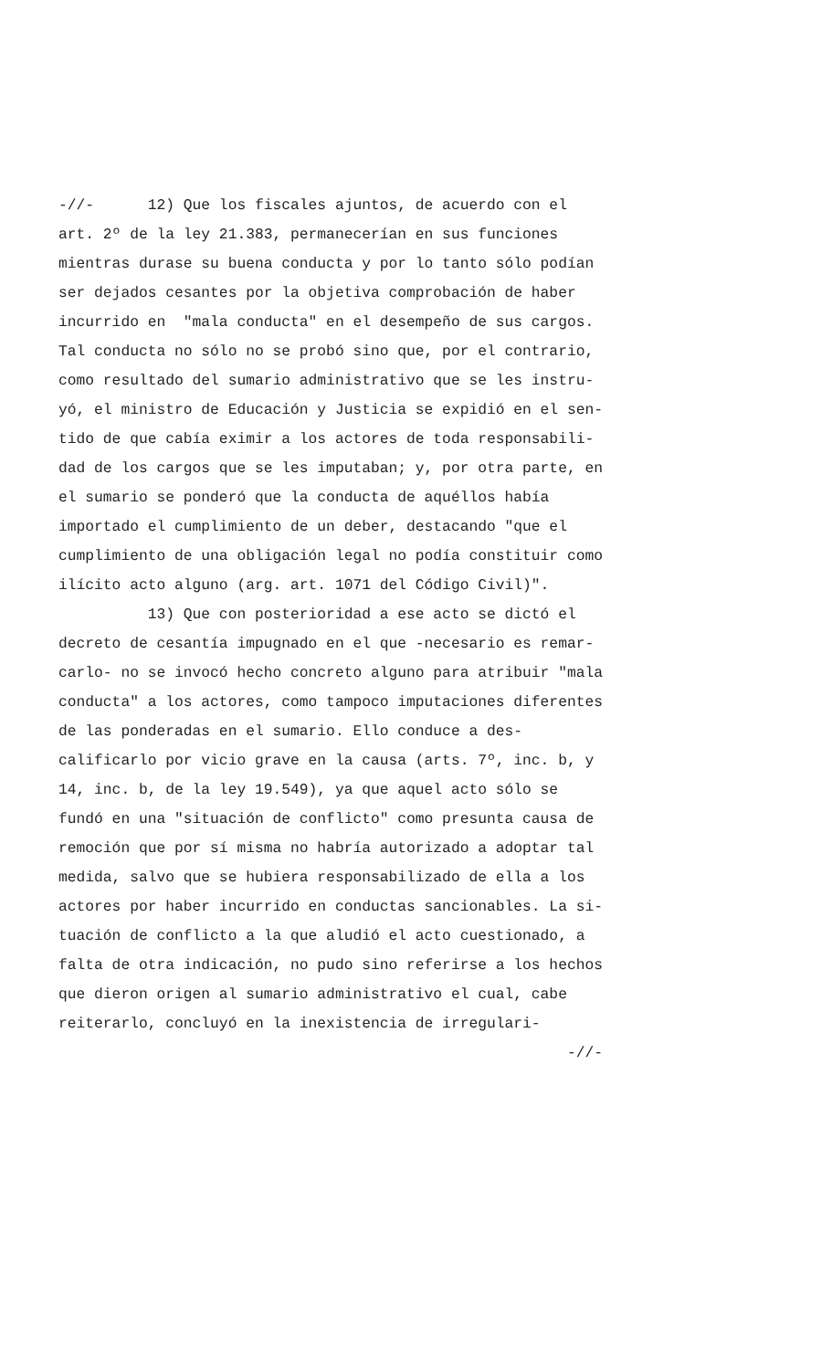-//- 12) Que los fiscales ajuntos, de acuerdo con el art. 2º de la ley 21.383, permanecerían en sus funciones mientras durase su buena conducta y por lo tanto sólo podían ser dejados cesantes por la objetiva comprobación de haber incurrido en "mala conducta" en el desempeño de sus cargos. Tal conducta no sólo no se probó sino que, por el contrario, como resultado del sumario administrativo que se les instru- yó, el ministro de Educación y Justicia se expidió en el sen- tido de que cabía eximir a los actores de toda responsabili- dad de los cargos que se les imputaban; y, por otra parte, en el sumario se ponderó que la conducta de aquéllos había importado el cumplimiento de un deber, destacando "que el cumplimiento de una obligación legal no podía constituir como ilícito acto alguno (arg. art. 1071 del Código Civil)". 13) Que con posterioridad a ese acto se dictó el decreto de cesantía impugnado en el que -necesario es remar- carlo- no se invocó hecho concreto alguno para atribuir "mala conducta" a los actores, como tampoco imputaciones diferentes de las ponderadas en el sumario. Ello conduce a des- calificarlo por vicio grave en la causa (arts. 7º, inc. b, y 14, inc. b, de la ley 19.549), ya que aquel acto sólo se fundó en una "situación de conflicto" como presunta causa de remoción que por sí misma no habría autorizado a adoptar tal medida, salvo que se hubiera responsabilizado de ella a los actores por haber incurrido en conductas sancionables. La si- tuación de conflicto a la que aludió el acto cuestionado, a falta de otra indicación, no pudo sino referirse a los hechos que dieron origen al sumario administrativo el cual, cabe reiterarlo, concluyó en la inexistencia de irregulari- -//-